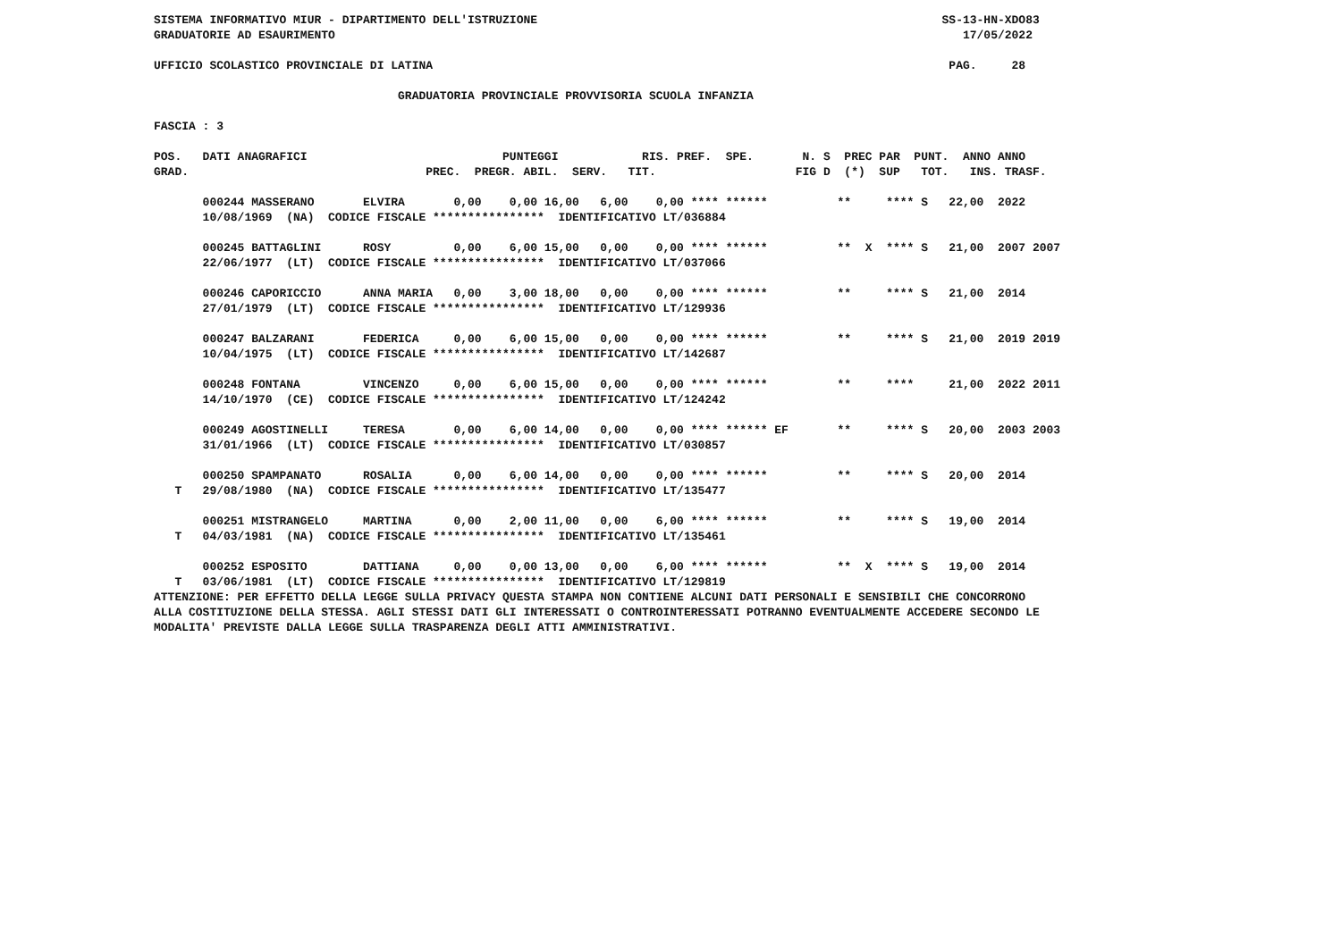SISTEMA INFORMATIVO MIUR - DIPARTIMENTO DELL'ISTRUZIONE                                                          SS-13-HN-XDO83
GRADUATORIE AD ESAURIMENTO                                                                                          17/05/2022

UFFICIO SCOLASTICO PROVINCIALE DI LATINA                                                                          PAG.     28

                                   GRADUATORIA PROVINCIALE PROVVISORIA SCUOLA INFANZIA

FASCIA : 3

POS.   DATI ANAGRAFICI                            PUNTEGGI            RIS. PREF.  SPE.       N. S  PREC PAR  PUNT.  ANNO ANNO
GRAD.                                  PREC.  PREGR. ABIL.  SERV.   TIT.                    FIG D  (*)  SUP   TOT.   INS. TRASF.

       000244 MASSERANO       ELVIRA       0,00    0,00 16,00   6,00    0,00 **** ******          **     **** S   22,00  2022
       10/08/1969  (NA)  CODICE FISCALE ****************  IDENTIFICATIVO LT/036884

       000245 BATTAGLINI      ROSY         0,00    6,00 15,00   0,00    0,00 **** ******          **  X  **** S   21,00  2007 2007
       22/06/1977  (LT)  CODICE FISCALE ****************  IDENTIFICATIVO LT/037066

       000246 CAPORICCIO      ANNA MARIA   0,00    3,00 18,00   0,00    0,00 **** ******          **     **** S   21,00  2014
       27/01/1979  (LT)  CODICE FISCALE ****************  IDENTIFICATIVO LT/129936

       000247 BALZARANI       FEDERICA     0,00    6,00 15,00   0,00    0,00 **** ******          **     **** S   21,00  2019 2019
       10/04/1975  (LT)  CODICE FISCALE ****************  IDENTIFICATIVO LT/142687

       000248 FONTANA         VINCENZO     0,00    6,00 15,00   0,00    0,00 **** ******          **     ****     21,00  2022 2011
       14/10/1970  (CE)  CODICE FISCALE ****************  IDENTIFICATIVO LT/124242

       000249 AGOSTINELLI     TERESA       0,00    6,00 14,00   0,00    0,00 **** ****** EF       **     **** S   20,00  2003 2003
       31/01/1966  (LT)  CODICE FISCALE ****************  IDENTIFICATIVO LT/030857

       000250 SPAMPANATO      ROSALIA      0,00    6,00 14,00   0,00    0,00 **** ******          **     **** S   20,00  2014
   T   29/08/1980  (NA)  CODICE FISCALE ****************  IDENTIFICATIVO LT/135477

       000251 MISTRANGELO     MARTINA      0,00    2,00 11,00   0,00    6,00 **** ******          **     **** S   19,00  2014
   T   04/03/1981  (NA)  CODICE FISCALE ****************  IDENTIFICATIVO LT/135461

       000252 ESPOSITO        DATTIANA     0,00    0,00 13,00   0,00    6,00 **** ******          **  X  **** S   19,00  2014
   T   03/06/1981  (LT)  CODICE FISCALE ****************  IDENTIFICATIVO LT/129819
ATTENZIONE: PER EFFETTO DELLA LEGGE SULLA PRIVACY QUESTA STAMPA NON CONTIENE ALCUNI DATI PERSONALI E SENSIBILI CHE CONCORRONO
ALLA COSTITUZIONE DELLA STESSA. AGLI STESSI DATI GLI INTERESSATI O CONTROINTERESSATI POTRANNO EVENTUALMENTE ACCEDERE SECONDO LE
MODALITA' PREVISTE DALLA LEGGE SULLA TRASPARENZA DEGLI ATTI AMMINISTRATIVI.